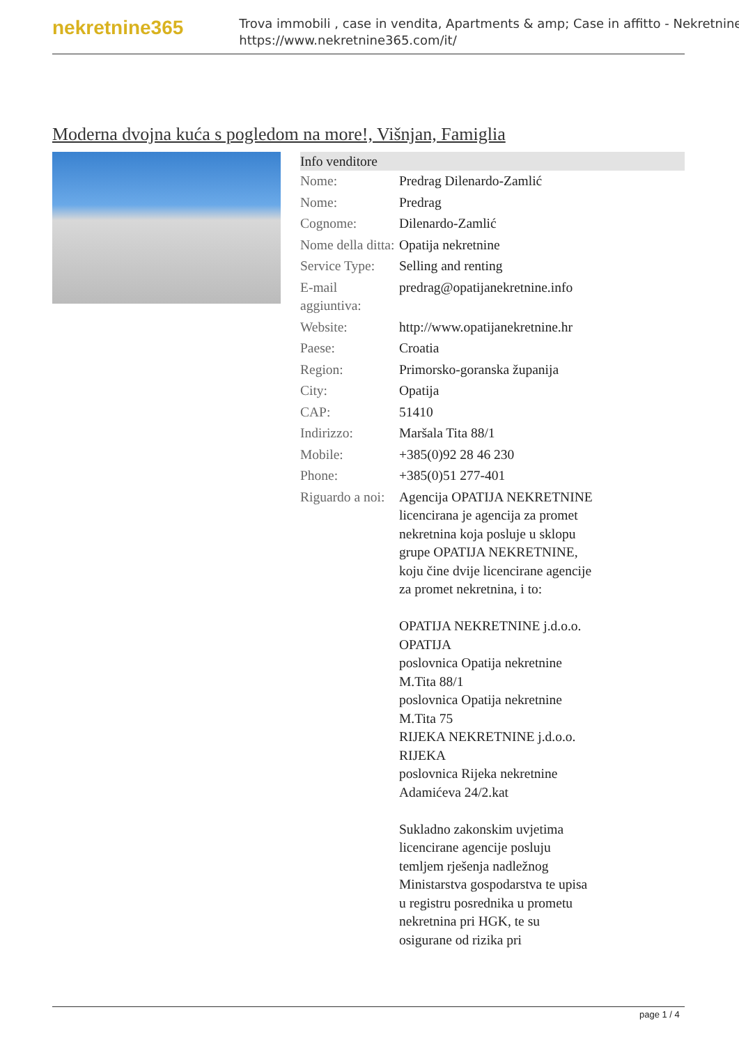nekretnine365
Trova immobili , case in vendita, Apartments & amp; Case in affitto - Nekretnine
https://www.nekretnine365.com/it/
Moderna dvojna kuća s pogledom na more!, Višnjan, Famiglia
| Info venditore | | |
| --- | --- | --- |
| Nome: | Predrag Dilenardo-Zamlić | |
| Nome: | Predrag | |
| Cognome: | Dilenardo-Zamlić | |
| Nome della ditta: | Opatija nekretnine | |
| Service Type: | Selling and renting | |
| E-mail aggiuntiva: | predrag@opatijanekretnine.info | |
| Website: | http://www.opatijanekretnine.hr | |
| Paese: | Croatia | |
| Region: | Primorsko-goranska županija | |
| City: | Opatija | |
| CAP: | 51410 | |
| Indirizzo: | Maršala Tita 88/1 | |
| Mobile: | +385(0)92 28 46 230 | |
| Phone: | +385(0)51 277-401 | |
| Riguardo a noi: | Agencija OPATIJA NEKRETNINE licencirana je agencija za promet nekretnina koja posluje u sklopu grupe OPATIJA NEKRETNINE, koju čine dvije licencirane agencije za promet nekretnina, i to: OPATIJA NEKRETNINE j.d.o.o. OPATIJA poslovnica Opatija nekretnine M.Tita 88/1 poslovnica Opatija nekretnine M.Tita 75 RIJEKA NEKRETNINE j.d.o.o. RIJEKA poslovnica Rijeka nekretnine Adamićeva 24/2.kat Sukladno zakonskim uvjetima licencirane agencije posluju temljem rješenja nadležnog Ministarstva gospodarstva te upisa u registru posrednika u prometu nekretnina pri HGK, te su osigurane od rizika pri | |
page 1 / 4